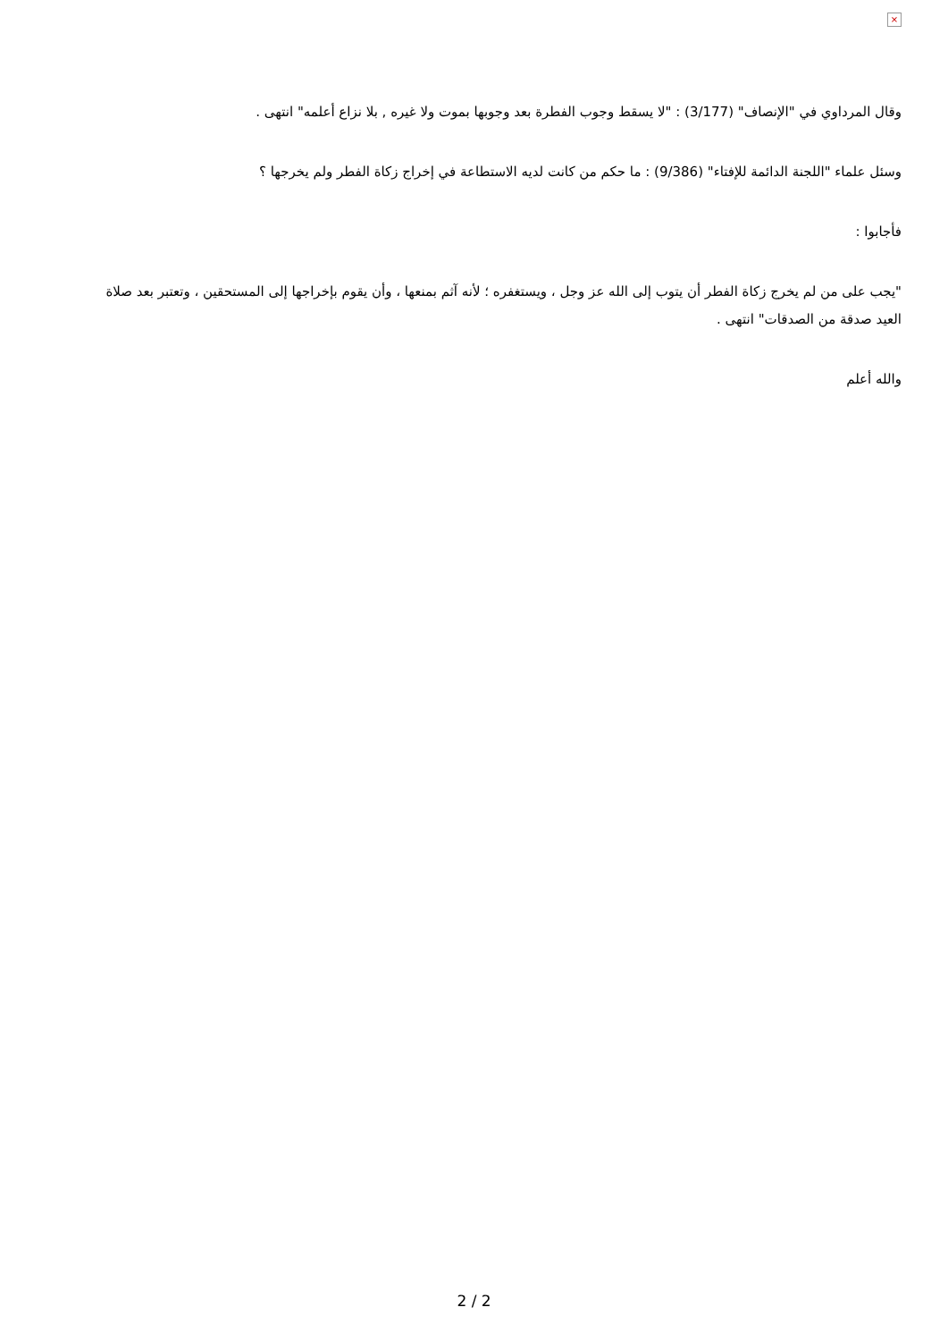×
وقال المرداوي في "الإنصاف" (3/177) : "لا يسقط وجوب الفطرة بعد وجوبها بموت ولا غيره , بلا نزاع أعلمه" انتهى .
وسئل علماء "اللجنة الدائمة للإفتاء" (9/386) : ما حكم من كانت لديه الاستطاعة في إخراج زكاة الفطر ولم يخرجها ؟
فأجابوا :
"يجب على من لم يخرج زكاة الفطر أن يتوب إلى الله عز وجل ، ويستغفره ؛ لأنه آثم بمنعها ، وأن يقوم بإخراجها إلى المستحقين ، وتعتبر بعد صلاة العيد صدقة من الصدقات" انتهى .
والله أعلم
2 / 2